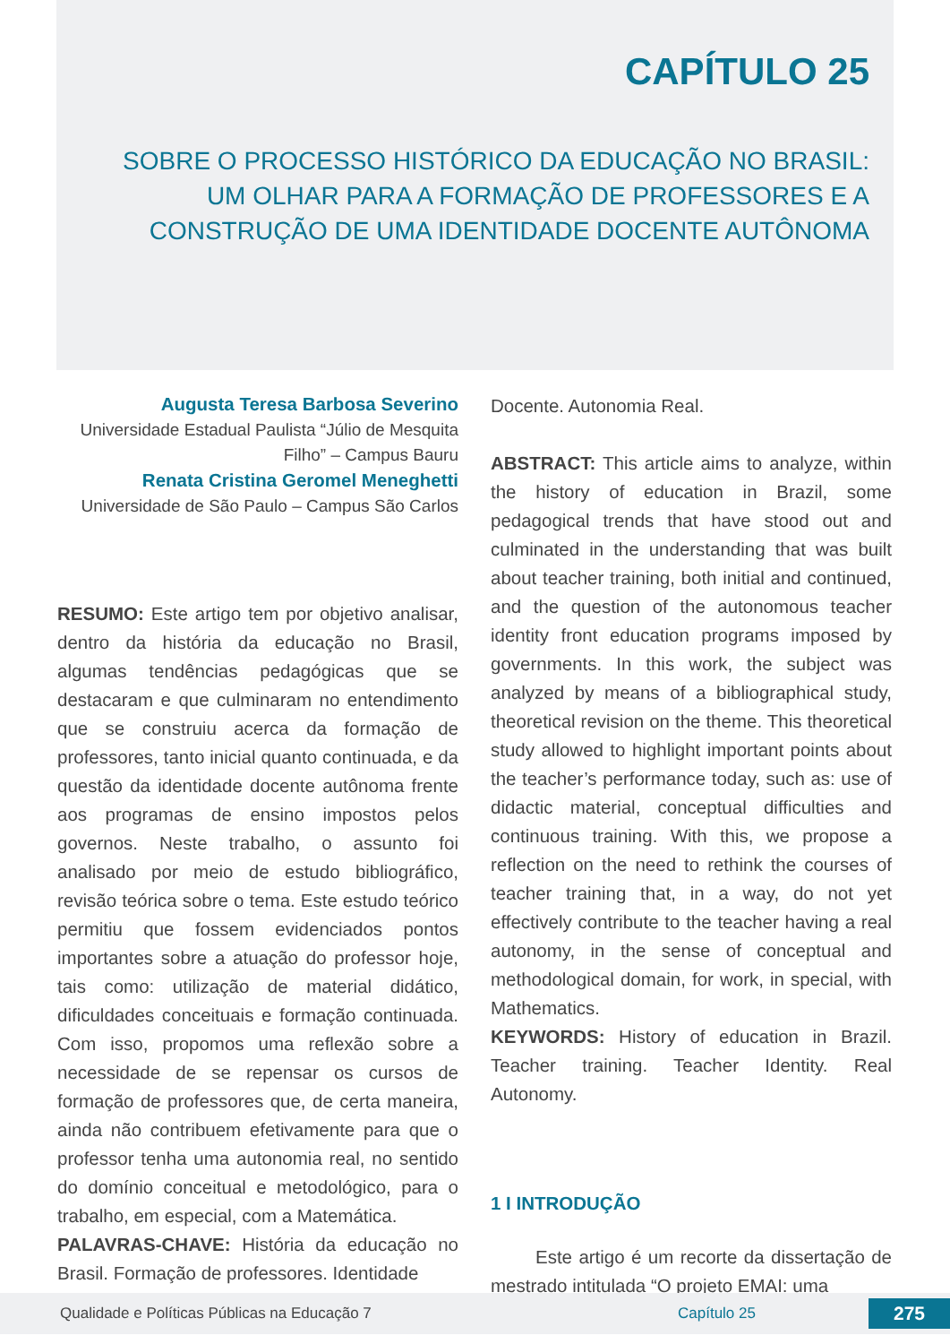CAPÍTULO 25
SOBRE O PROCESSO HISTÓRICO DA EDUCAÇÃO NO BRASIL: UM OLHAR PARA A FORMAÇÃO DE PROFESSORES E A CONSTRUÇÃO DE UMA IDENTIDADE DOCENTE AUTÔNOMA
Augusta Teresa Barbosa Severino
Universidade Estadual Paulista “Júlio de Mesquita Filho” – Campus Bauru
Renata Cristina Geromel Meneghetti
Universidade de São Paulo – Campus São Carlos
RESUMO: Este artigo tem por objetivo analisar, dentro da história da educação no Brasil, algumas tendências pedagógicas que se destacaram e que culminaram no entendimento que se construiu acerca da formação de professores, tanto inicial quanto continuada, e da questão da identidade docente autônoma frente aos programas de ensino impostos pelos governos. Neste trabalho, o assunto foi analisado por meio de estudo bibliográfico, revisão teórica sobre o tema. Este estudo teórico permitiu que fossem evidenciados pontos importantes sobre a atuação do professor hoje, tais como: utilização de material didático, dificuldades conceituais e formação continuada. Com isso, propomos uma reflexão sobre a necessidade de se repensar os cursos de formação de professores que, de certa maneira, ainda não contribuem efetivamente para que o professor tenha uma autonomia real, no sentido do domínio conceitual e metodológico, para o trabalho, em especial, com a Matemática.
PALAVRAS-CHAVE: História da educação no Brasil. Formação de professores. Identidade
Docente. Autonomia Real.
ABSTRACT: This article aims to analyze, within the history of education in Brazil, some pedagogical trends that have stood out and culminated in the understanding that was built about teacher training, both initial and continued, and the question of the autonomous teacher identity front education programs imposed by governments. In this work, the subject was analyzed by means of a bibliographical study, theoretical revision on the theme. This theoretical study allowed to highlight important points about the teacher’s performance today, such as: use of didactic material, conceptual difficulties and continuous training. With this, we propose a reflection on the need to rethink the courses of teacher training that, in a way, do not yet effectively contribute to the teacher having a real autonomy, in the sense of conceptual and methodological domain, for work, in special, with Mathematics.
KEYWORDS: History of education in Brazil. Teacher training. Teacher Identity. Real Autonomy.
1 I INTRODUÇÃO
Este artigo é um recorte da dissertação de mestrado intitulada “O projeto EMAI: uma
Qualidade e Políticas Públicas na Educação 7 Capítulo 25 275